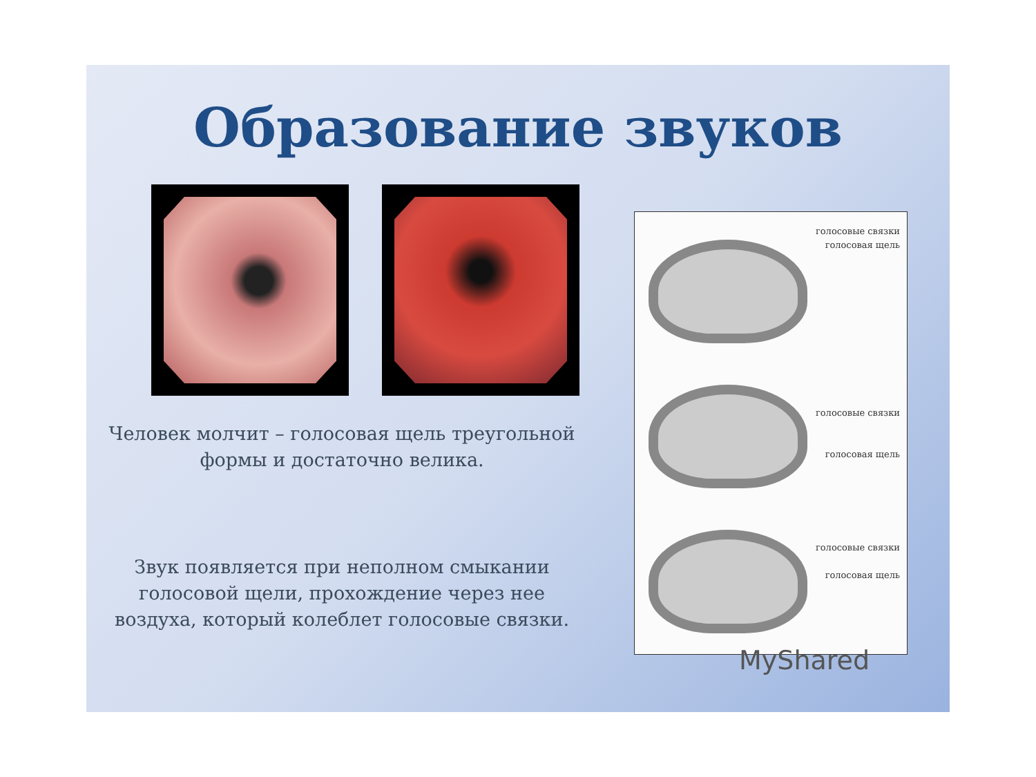Образование звуков
Человек молчит – голосовая щель треугольной формы и достаточно велика.
Звук появляется при неполном смыкании голосовой щели, прохождение через нее воздуха, который колеблет голосовые связки.
голосовые связки
голосовая щель
голосовые связки
голосовая щель
голосовые связки
голосовая щель
MyShared